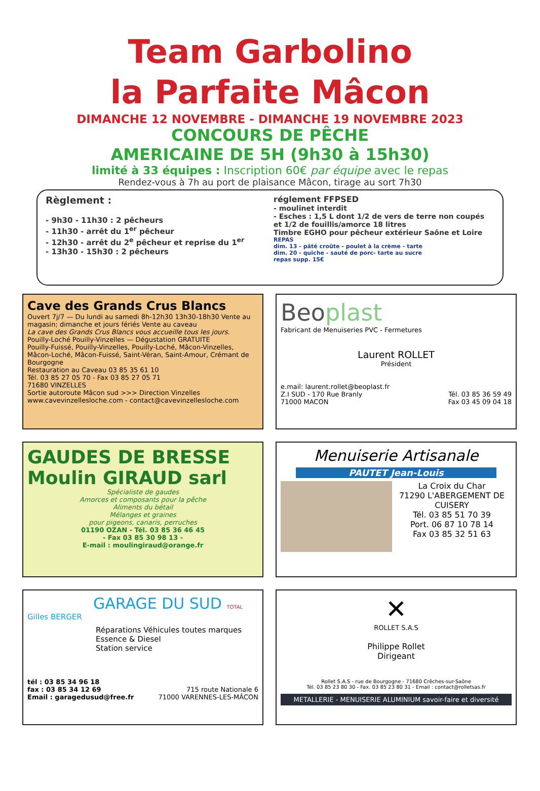Team Garbolino
la Parfaite Mâcon
DIMANCHE 12 NOVEMBRE - DIMANCHE 19 NOVEMBRE 2023
CONCOURS DE PÊCHE
AMERICAINE DE 5H (9h30 à 15h30)
limité à 33 équipes : Inscription 60€ par équipe avec le repas
Rendez-vous à 7h au port de plaisance Mâcon, tirage au sort 7h30
Règlement :
- 9h30 - 11h30 : 2 pêcheurs
- 11h30 - arrêt du 1<sup>er</sup> pêcheur
- 12h30 - arrêt du 2<sup>e</sup> pêcheur et reprise du 1<sup>er</sup>
- 13h30 - 15h30 : 2 pêcheurs
réglement FFPSED
- moulinet interdit
- Esches : 1,5 L dont 1/2 de vers de terre non coupés et 1/2 de fouillis/amorce 18 litres
Timbre EGHO pour pêcheur extérieur Saône et Loire
REPAS
dim. 13 - pâté croûte - poulet à la crème - tarte
dim. 20 - quiche - sauté de porc- tarte au sucre
repas supp. 15€
Cave des Grands Crus Blancs
Ouvert 7j/7 — Du lundi au samedi 8h-12h30 13h30-18h30 Vente au magasin; dimanche et jours fériés Vente au caveau
La cave des Grands Crus Blancs vous accueille tous les jours.
Pouilly-Loché Pouilly-Vinzelles — Dégustation GRATUITE
Pouilly-Fuissé, Pouilly-Vinzelles, Pouilly-Loché, Mâcon-Vinzelles, Mâcon-Loché, Mâcon-Fuissé, Saint-Véran, Saint-Amour, Crémant de Bourgogne
Restauration au Caveau 03 85 35 61 10
Tél. 03 85 27 05 70 - Fax 03 85 27 05 71
71680 VINZELLES
Sortie autoroute Mâcon sud >>> Direction Vinzelles
www.cavevinzellesloche.com - contact@cavevinzellesloche.com
Beoplast
Fabricant de Menuiseries PVC - Fermetures
Laurent ROLLET
Président
e.mail: laurent.rollet@beoplast.fr
Z.I SUD - 170 Rue Branly Tél. 03 85 36 59 49
71000 MACON Fax 03 45 09 04 18
GAUDES DE BRESSE Moulin GIRAUD sarl
Spécialiste de gaudes
Amorces et composants pour la pêche
Aliments du bétail
Mélanges et graines
pour pigeons, canaris, perruches
01190 OZAN - Tél. 03 85 36 46 45
- Fax 03 85 30 98 13 -
E-mail : moulingiraud@orange.fr
Menuiserie Artisanale
PAUTET Jean-Louis
La Croix du Char
71290 L'ABERGEMENT DE CUISERY
Tél. 03 85 51 70 39
Port. 06 87 10 78 14
Fax 03 85 32 51 63
GARAGE DU SUD TOTAL
Gilles BERGER
Réparations Véhicules toutes marques
Essence & Diesel
Station service
tél : 03 85 34 96 18
fax : 03 85 34 12 69
Email : garagedusud@free.fr
715 route Nationale 6
71000 VARENNES-LES-MÂCON
✕
ROLLET S.A.S
Philippe Rollet
Dirigeant
Rollet S.A.S - rue de Bourgogne - 71680 Crêches-sur-Saône
Tél. 03 85 23 80 30 - Fax. 03 85 23 80 31 - Email : contact@rolletsas.fr
METALLERIE - MENUISERIE ALUMINIUM savoir-faire et diversité